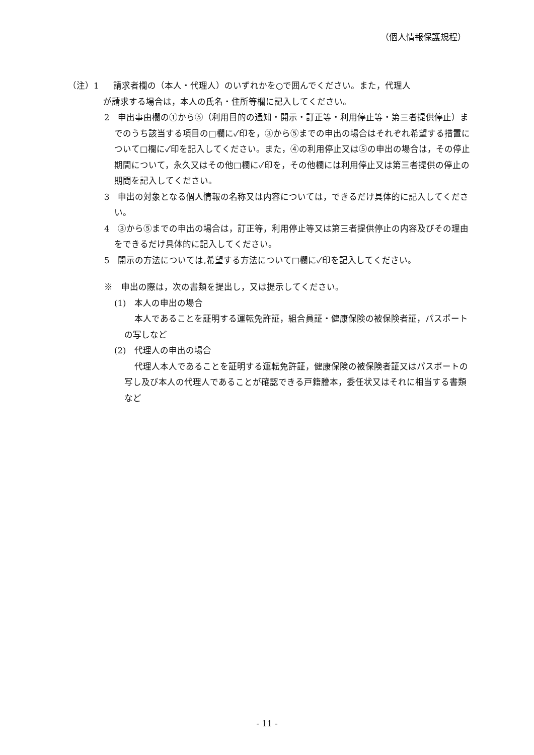（個人情報保護規程）
（注）1 請求者欄の（本人・代理人）のいずれかを○で囲んでください。また，代理人
が請求する場合は，本人の氏名・住所等欄に記入してください。
2　申出事由欄の①から⑤（利用目的の通知・開示・訂正等・利用停止等・第三者提供停止）までのうち該当する項目の□欄に✓印を，③から⑤までの申出の場合はそれぞれ希望する措置について□欄に✓印を記入してください。また，④の利用停止又は⑤の申出の場合は，その停止期間について，永久又はその他□欄に✓印を，その他欄には利用停止又は第三者提供の停止の期間を記入してください。
3　申出の対象となる個人情報の名称又は内容については，できるだけ具体的に記入してください。
4　③から⑤までの申出の場合は，訂正等，利用停止等又は第三者提供停止の内容及びその理由をできるだけ具体的に記入してください。
5　開示の方法については,希望する方法について□欄に✓印を記入してください。
※　申出の際は，次の書類を提出し，又は提示してください。
(1)　本人の申出の場合
本人であることを証明する運転免許証，組合員証・健康保険の被保険者証，パスポートの写しなど
(2)　代理人の申出の場合
代理人本人であることを証明する運転免許証，健康保険の被保険者証又はパスポートの写し及び本人の代理人であることが確認できる戸籍謄本，委任状又はそれに相当する書類など
- 11 -